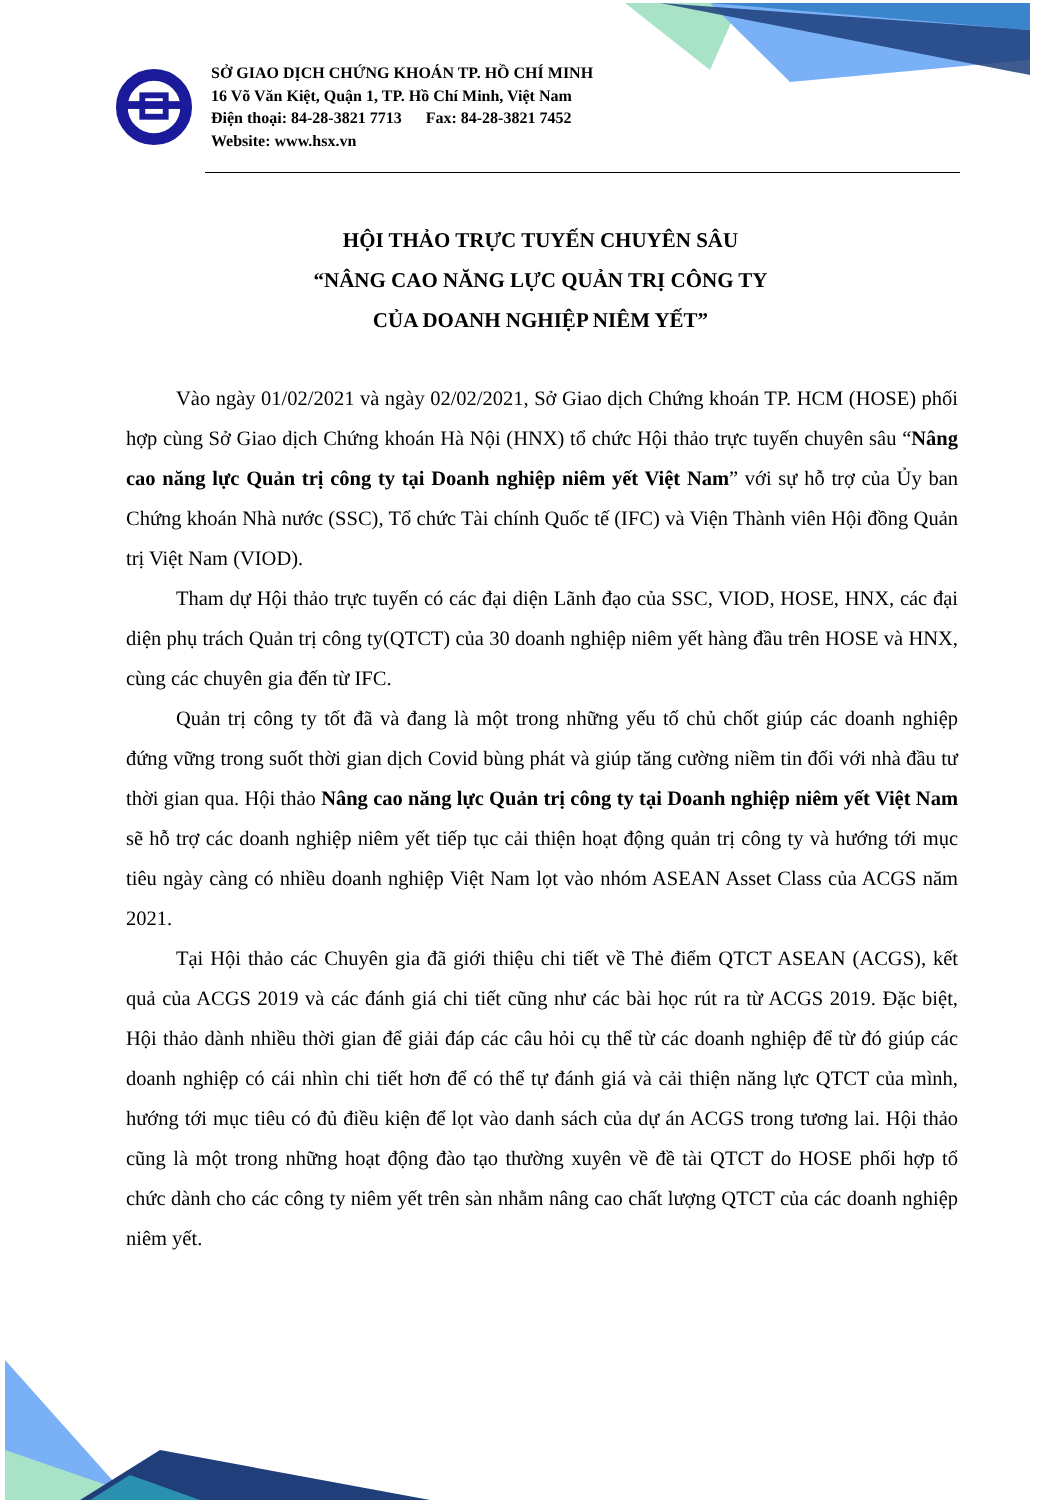SỞ GIAO DỊCH CHỨNG KHOÁN TP. HỒ CHÍ MINH
16 Võ Văn Kiệt, Quận 1, TP. Hồ Chí Minh, Việt Nam
Điện thoại: 84-28-3821 7713 Fax: 84-28-3821 7452
Website: www.hsx.vn
HỘI THẢO TRỰC TUYẾN CHUYÊN SÂU
“NÂNG CAO NĂNG LỰC QUẢN TRỊ CÔNG TY
CỦA DOANH NGHIỆP NIÊM YẾT”
Vào ngày 01/02/2021 và ngày 02/02/2021, Sở Giao dịch Chứng khoán TP. HCM (HOSE) phối hợp cùng Sở Giao dịch Chứng khoán Hà Nội (HNX) tổ chức Hội thảo trực tuyến chuyên sâu “Nâng cao năng lực Quản trị công ty tại Doanh nghiệp niêm yết Việt Nam” với sự hỗ trợ của Ủy ban Chứng khoán Nhà nước (SSC), Tổ chức Tài chính Quốc tế (IFC) và Viện Thành viên Hội đồng Quản trị Việt Nam (VIOD).
Tham dự Hội thảo trực tuyến có các đại diện Lãnh đạo của SSC, VIOD, HOSE, HNX, các đại diện phụ trách Quản trị công ty(QTCT) của 30 doanh nghiệp niêm yết hàng đầu trên HOSE và HNX, cùng các chuyên gia đến từ IFC.
Quản trị công ty tốt đã và đang là một trong những yếu tố chủ chốt giúp các doanh nghiệp đứng vững trong suốt thời gian dịch Covid bùng phát và giúp tăng cường niềm tin đối với nhà đầu tư thời gian qua. Hội thảo Nâng cao năng lực Quản trị công ty tại Doanh nghiệp niêm yết Việt Nam sẽ hỗ trợ các doanh nghiệp niêm yết tiếp tục cải thiện hoạt động quản trị công ty và hướng tới mục tiêu ngày càng có nhiều doanh nghiệp Việt Nam lọt vào nhóm ASEAN Asset Class của ACGS năm 2021.
Tại Hội thảo các Chuyên gia đã giới thiệu chi tiết về Thẻ điểm QTCT ASEAN (ACGS), kết quả của ACGS 2019 và các đánh giá chi tiết cũng như các bài học rút ra từ ACGS 2019. Đặc biệt, Hội thảo dành nhiều thời gian để giải đáp các câu hỏi cụ thể từ các doanh nghiệp để từ đó giúp các doanh nghiệp có cái nhìn chi tiết hơn để có thể tự đánh giá và cải thiện năng lực QTCT của mình, hướng tới mục tiêu có đủ điều kiện để lọt vào danh sách của dự án ACGS trong tương lai. Hội thảo cũng là một trong những hoạt động đào tạo thường xuyên về đề tài QTCT do HOSE phối hợp tổ chức dành cho các công ty niêm yết trên sàn nhằm nâng cao chất lượng QTCT của các doanh nghiệp niêm yết.